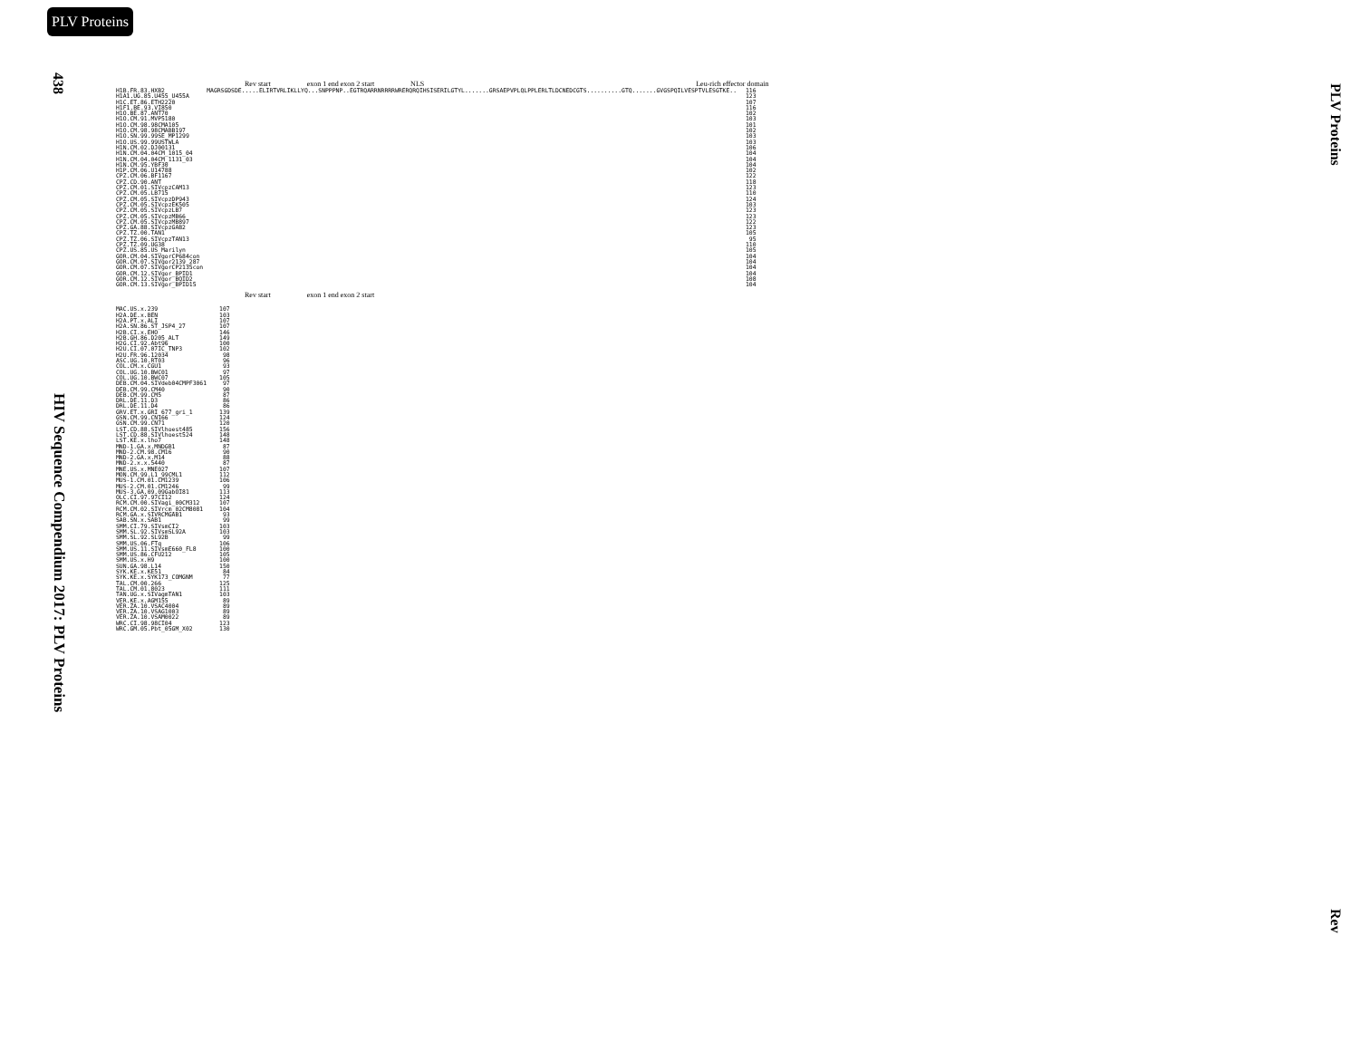PLV Proteins
438
HIV Sequence Compendium 2017: PLV Proteins
Rev start exon 1 end exon 2 start NLS Leu-rich effector domain
| H1B.FR.83.HXB2 | MAGRSGDSDE.....ELIRTVRLIKLLYQ...SNPPPNP..EGTRQARRNRRRRWRERQRQIHSISERILGTYL.......GRSAEPVPLQLPPLERLTLDCNEDCGTS..........GTQ.......GVGSPQILVESPTVLESGTKE.. | 116 |
| H1A1.UG.85.U455_U455A | | 123 |
| H1C.ET.86.ETH2220 | | 107 |
| H1F1.BE.93.VI850 | | 116 |
| H1O.BE.87.ANT70 | | 102 |
| H1O.CM.91.MVP5180 | | 103 |
| H1O.CM.98.98CMA105 | | 101 |
| H1O.CM.98.98CMABB197 | | 102 |
| H1O.SN.99.99SE_MP1299 | | 103 |
| H1O.US.99.99USTWLA | | 103 |
| H1N.CM.02.DJ00131 | | 106 |
| H1N.CM.04.04CM_1015_04 | | 104 |
| H1N.CM.04.04CM_1131_03 | | 104 |
| H1N.CM.95.YBF30 | | 104 |
| H1P.CM.06.U14788 | | 102 |
| CPZ.CM.06.BF1167 | | 122 |
| CPZ.CD.90.ANT | | 118 |
| CPZ.CM.01.SIVcpzCAM13 | | 123 |
| CPZ.CM.05.LB715 | | 110 |
| CPZ.CM.05.SIVcpzDP943 | | 124 |
| CPZ.CM.05.SIVcpzEK505 | | 103 |
| CPZ.CM.05.SIVcpzLB7 | | 123 |
| CPZ.CM.05.SIVcpzMB66 | | 123 |
| CPZ.CM.05.SIVcpzMB897 | | 122 |
| CPZ.GA.88.SIVcpzGAB2 | | 123 |
| CPZ.TZ.00.TAN1 | | 105 |
| CPZ.TZ.06.SIVcpzTAN13 | | 95 |
| CPZ.TZ.09.UG38 | | 110 |
| CPZ.US.85.US_Marilyn | | 105 |
| GOR.CM.04.SIVgorCP684con | | 104 |
| GOR.CM.07.SIVgor2139_287 | | 104 |
| GOR.CM.07.SIVgorCP2135con | | 104 |
| GOR.CM.12.SIVgor_BPID1 | | 104 |
| GOR.CM.12.SIVgor_BQID2 | | 108 |
| GOR.CM.13.SIVgor_BPID15 | | 104 |
Rev start exon 1 end exon 2 start
| MAC.US.x.239 | | 107 |
| H2A.DE.x.BEN | | 103 |
| H2A.PT.x.ALI | | 107 |
| H2A.SN.86.ST_JSP4_27 | | 107 |
| H2B.CI.x.EHO | | 146 |
| H2B.GH.86.D205_ALT | | 149 |
| H2G.CI.92.Abt96 | | 100 |
| H2U.CI.07.07IC_TNP3 | | 102 |
| H2U.FR.96.12034 | | 98 |
| ASC.UG.10.RT03 | | 96 |
| COL.CM.x.CGU1 | | 93 |
| COL.UG.10.BWC01 | | 97 |
| COL.UG.10.BWC07 | | 105 |
| DEB.CM.04.SIVdeb04CMPF3061 | | 97 |
| DEB.CM.99.CM40 | | 90 |
| DEB.CM.99.CM5 | | 87 |
| DRL.DE.11.D3 | | 86 |
| DRL.DE.11.D4 | | 86 |
| GRV.ET.x.GRI_677_gri_1 | | 139 |
| GSN.CM.99.CN166 | | 124 |
| GSN.CM.99.CN71 | | 120 |
| LST.CD.88.SIVlhoest485 | | 156 |
| LST.CD.88.SIVlhoest524 | | 148 |
| LST.KE.x.lho7 | | 148 |
| MND-1.GA.x.MNDGB1 | | 87 |
| MND-2.CM.98.CM16 | | 90 |
| MND-2.GA.x.M14 | | 88 |
| MND-2.x.x.5440 | | 87 |
| MNE.US.x.MNE027 | | 107 |
| MON.CM.99.L1_99CML1 | | 112 |
| MUS-1.CM.01.CM1239 | | 106 |
| MUS-2.CM.01.CM1246 | | 99 |
| MUS-3.GA.09.09GabOI81 | | 113 |
| OLC.CI.97.97CI12 | | 124 |
| RCM.CM.00.SIVagi_00CM312 | | 107 |
| RCM.CM.02.SIVrcm_02CM8081 | | 104 |
| RCM.GA.x.SIVRCMGAB1 | | 93 |
| SAB.SN.x.SAB1 | | 99 |
| SMM.CI.79.SIVsmCI2 | | 103 |
| SMM.SL.92.SIVsmSL92A | | 103 |
| SMM.SL.92.SL92B | | 99 |
| SMM.US.06.FTq | | 106 |
| SMM.US.11.SIVsmE660_FL8 | | 100 |
| SMM.US.86.CFU212 | | 105 |
| SMM.US.x.H9 | | 100 |
| SUN.GA.98.L14 | | 150 |
| SYK.KE.x.KE51 | | 84 |
| SYK.KE.x.SYK173_COMGNM | | 77 |
| TAL.CM.00.266 | | 125 |
| TAL.CM.01.8023 | | 111 |
| TAN.UG.x.SIVagmTAN1 | | 103 |
| VER.KE.x.AGM155 | | 89 |
| VER.ZA.10.VSAC4004 | | 89 |
| VER.ZA.10.VSAG1003 | | 89 |
| VER.ZA.10.VSAM0022 | | 89 |
| WRC.CI.98.98CI04 | | 123 |
| WRC.GM.05.Pbt_05GM_X02 | | 130 |
PLV Proteins
Rev